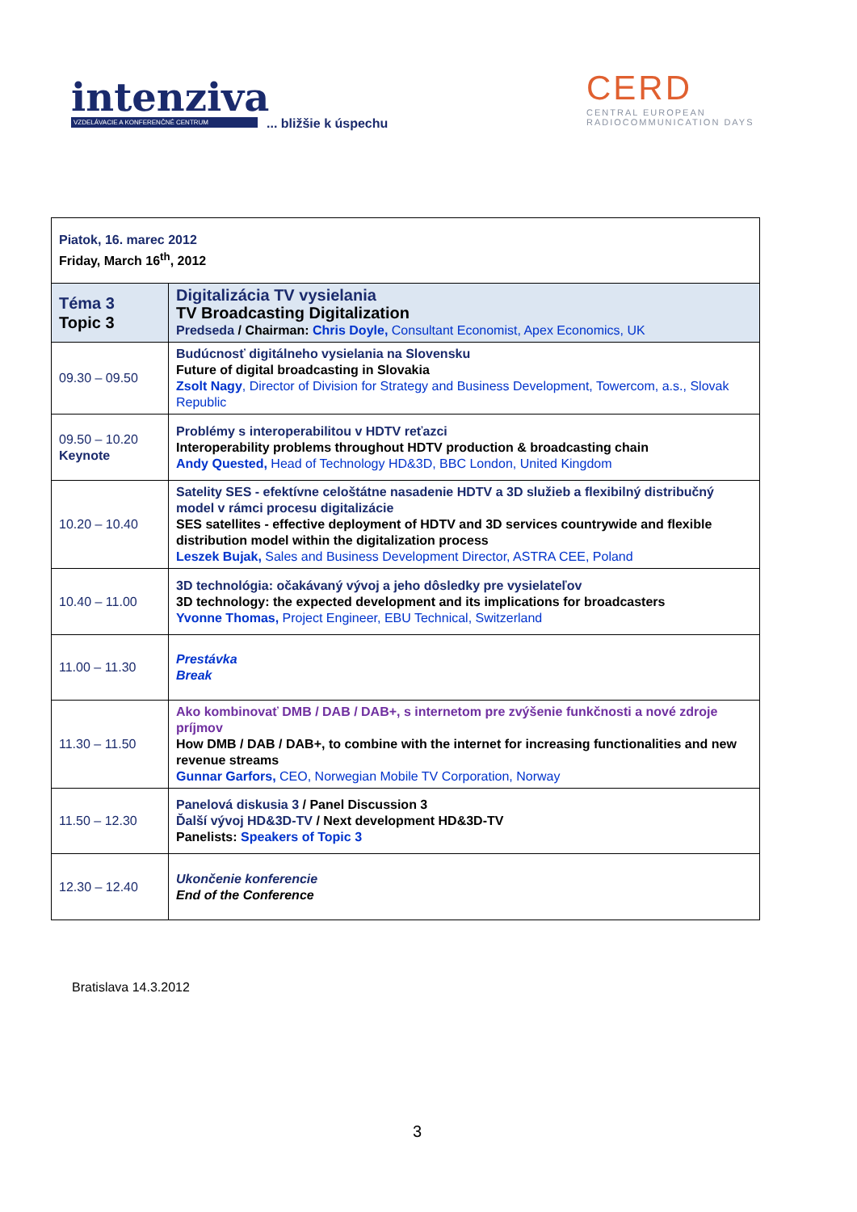intenziva
VZDELÁVACIE A KONFERENČNÉ CENTRUM
... bližšie k úspechu
CERD
CENTRAL EUROPEAN
RADIOCOMMUNICATION DAYS
| Piatok, 16. marec 2012 Friday, March 16<sup>th</sup>, 2012 | |
| Téma 3 Topic 3 | Digitalizácia TV vysielania TV Broadcasting Digitalization Predseda / Chairman: Chris Doyle, Consultant Economist, Apex Economics, UK |
| 09.30 – 09.50 | Budúcnosť digitálneho vysielania na Slovensku Future of digital broadcasting in Slovakia Zsolt Nagy , Director of Division for Strategy and Business Development, Towercom, a.s., Slovak Republic |
| 09.50 – 10.20 Keynote | Problémy s interoperabilitou v HDTV reťazci Interoperability problems throughout HDTV production & broadcasting chain Andy Quested, Head of Technology HD&3D, BBC London, United Kingdom |
| 10.20 – 10.40 | Satelity SES - efektívne celoštátne nasadenie HDTV a 3D služieb a flexibilný distribučný model v rámci procesu digitalizácie SES satellites - effective deployment of HDTV and 3D services countrywide and flexible distribution model within the digitalization process Leszek Bujak, Sales and Business Development Director, ASTRA CEE, Poland |
| 10.40 – 11.00 | 3D technológia: očakávaný vývoj a jeho dôsledky pre vysielateľov 3D technology: the expected development and its implications for broadcasters Yvonne Thomas, Project Engineer, EBU Technical, Switzerland |
| 11.00 – 11.30 | Prestávka Break |
| 11.30 – 11.50 | Ako kombinovať DMB / DAB / DAB+, s internetom pre zvýšenie funkčnosti a nové zdroje príjmov How DMB / DAB / DAB+, to combine with the internet for increasing functionalities and new revenue streams Gunnar Garfors, CEO, Norwegian Mobile TV Corporation, Norway |
| 11.50 – 12.30 | Panelová diskusia 3 / Panel Discussion 3 Ďalší vývoj HD&3D-TV / Next development HD&3D-TV Panelists: Speakers of Topic 3 |
| 12.30 – 12.40 | Ukončenie konferencie End of the Conference |
Bratislava 14.3.2012
3